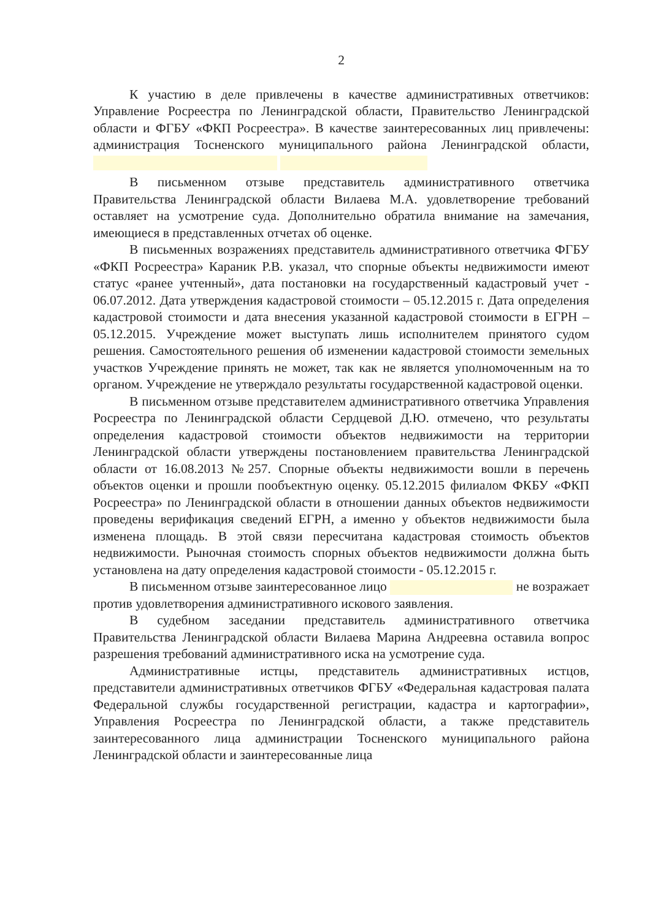2
К участию в деле привлечены в качестве административных ответчиков: Управление Росреестра по Ленинградской области, Правительство Ленинградской области и ФГБУ «ФКП Росреестра». В качестве заинтересованных лиц привлечены: администрация Тосненского муниципального района Ленинградской области,
В письменном отзыве представитель административного ответчика Правительства Ленинградской области Вилаева М.А. удовлетворение требований оставляет на усмотрение суда. Дополнительно обратила внимание на замечания, имеющиеся в представленных отчетах об оценке.
В письменных возражениях представитель административного ответчика ФГБУ «ФКП Росреестра» Караник Р.В. указал, что спорные объекты недвижимости имеют статус «ранее учтенный», дата постановки на государственный кадастровый учет - 06.07.2012. Дата утверждения кадастровой стоимости – 05.12.2015 г. Дата определения кадастровой стоимости и дата внесения указанной кадастровой стоимости в ЕГРН – 05.12.2015. Учреждение может выступать лишь исполнителем принятого судом решения. Самостоятельного решения об изменении кадастровой стоимости земельных участков Учреждение принять не может, так как не является уполномоченным на то органом. Учреждение не утверждало результаты государственной кадастровой оценки.
В письменном отзыве представителем административного ответчика Управления Росреестра по Ленинградской области Сердцевой Д.Ю. отмечено, что результаты определения кадастровой стоимости объектов недвижимости на территории Ленинградской области утверждены постановлением правительства Ленинградской области от 16.08.2013 №257. Спорные объекты недвижимости вошли в перечень объектов оценки и прошли пообъектную оценку. 05.12.2015 филиалом ФКБУ «ФКП Росреестра» по Ленинградской области в отношении данных объектов недвижимости проведены верификация сведений ЕГРН, а именно у объектов недвижимости была изменена площадь. В этой связи пересчитана кадастровая стоимость объектов недвижимости. Рыночная стоимость спорных объектов недвижимости должна быть установлена на дату определения кадастровой стоимости - 05.12.2015 г.
В письменном отзыве заинтересованное лицо не возражает против удовлетворения административного искового заявления.
В судебном заседании представитель административного ответчика Правительства Ленинградской области Вилаева Марина Андреевна оставила вопрос разрешения требований административного иска на усмотрение суда.
Административные истцы, представитель административных истцов, представители административных ответчиков ФГБУ «Федеральная кадастровая палата Федеральной службы государственной регистрации, кадастра и картографии», Управления Росреестра по Ленинградской области, а также представитель заинтересованного лица администрации Тосненского муниципального района Ленинградской области и заинтересованные лица